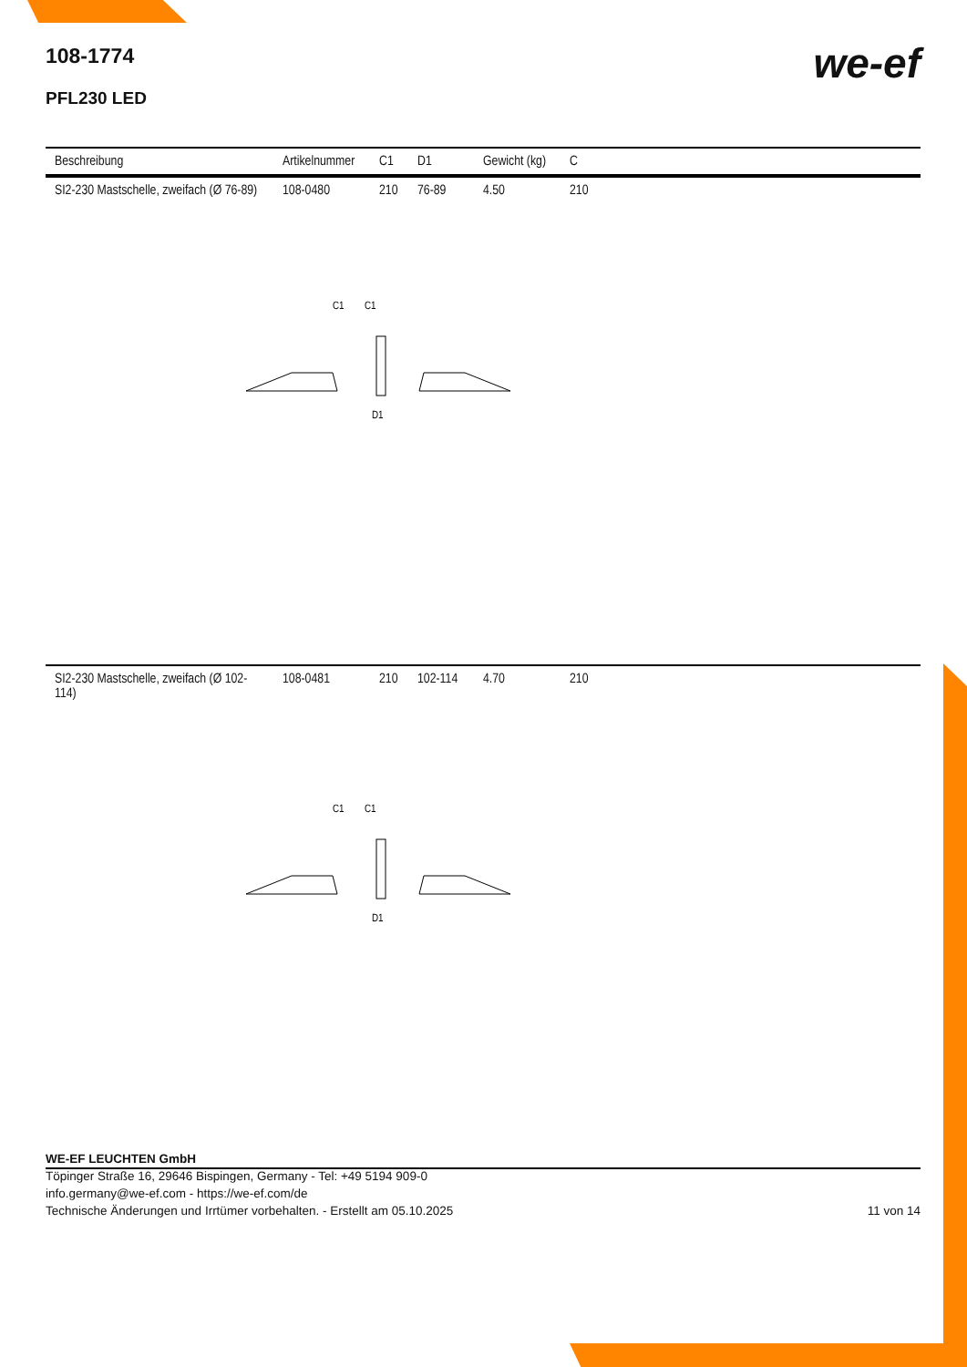108-1774
PFL230 LED
we-ef
| Beschreibung | Artikelnummer | C1 | D1 | Gewicht (kg) | C |
| --- | --- | --- | --- | --- | --- |
| SI2-230 Mastschelle, zweifach (Ø 76-89) | 108-0480 | 210 | 76-89 | 4.50 | 210 |
| C1 C1 D1 | | | | | |
| SI2-230 Mastschelle, zweifach (Ø 102-114) | 108-0481 | 210 | 102-114 | 4.70 | 210 |
| C1 C1 D1 | | | | | |
WE-EF LEUCHTEN GmbH
Töpinger Straße 16, 29646 Bispingen, Germany - Tel: +49 5194 909-0
info.germany@we-ef.com - https://we-ef.com/de
Technische Änderungen und Irrtümer vorbehalten. - Erstellt am 05.10.2025 11 von 14